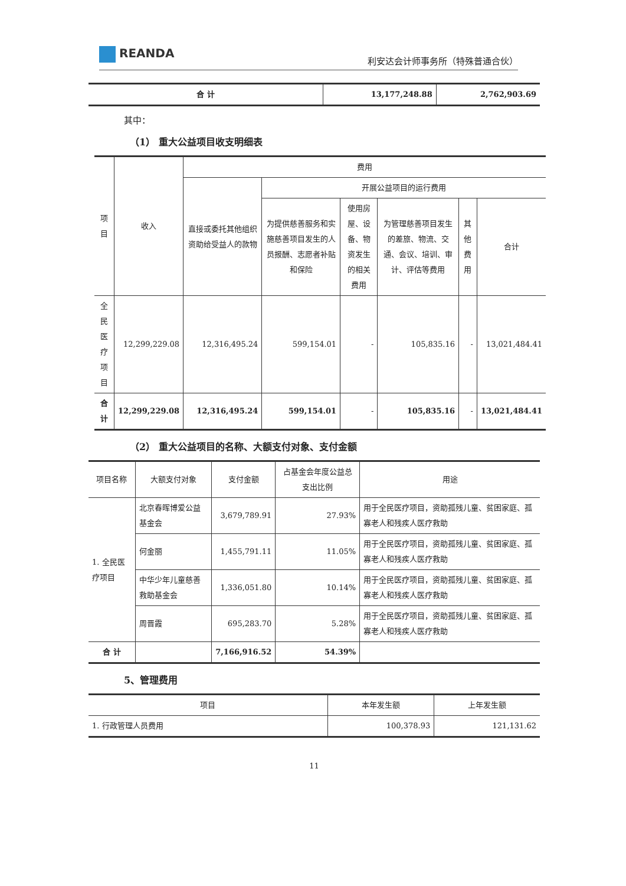REANDA
利安达会计师事务所（特殊普通合伙）
| 合 计 | 13,177,248.88 | 2,762,903.69 |
其中：
（1） 重大公益项目收支明细表
| 项目 | 收入 | 费用 | | | | | |
| --- | --- | --- | --- | --- | --- | --- | --- |
| | | 直接或委托其他组织资助给受益人的款物 | 开展公益项目的运行费用 | | | | |
| | | | 为提供慈善服务和实施慈善项目发生的人员报酬、志愿者补贴和保险 | 使用房屋、设备、物资发生的相关费用 | 为管理慈善项目发生的差旅、物流、交通、会议、培训、审计、评估等费用 | 其他费用 | 合计 |
| 全民医疗项目 | 12,299,229.08 | 12,316,495.24 | 599,154.01 | - | 105,835.16 | - | 13,021,484.41 |
| 合计 | 12,299,229.08 | 12,316,495.24 | 599,154.01 | - | 105,835.16 | - | 13,021,484.41 |
（2） 重大公益项目的名称、大额支付对象、支付金额
| 项目名称 | 大额支付对象 | 支付金额 | 占基金会年度公益总支出比例 | 用途 |
| --- | --- | --- | --- | --- |
| 1. 全民医疗项目 | 北京春晖博爱公益基金会 | 3,679,789.91 | 27.93% | 用于全民医疗项目，资助孤残儿童、贫困家庭、孤寡老人和残疾人医疗救助 |
| | 何金丽 | 1,455,791.11 | 11.05% | 用于全民医疗项目，资助孤残儿童、贫困家庭、孤寡老人和残疾人医疗救助 |
| | 中华少年儿童慈善救助基金会 | 1,336,051.80 | 10.14% | 用于全民医疗项目，资助孤残儿童、贫困家庭、孤寡老人和残疾人医疗救助 |
| | 周晋霞 | 695,283.70 | 5.28% | 用于全民医疗项目，资助孤残儿童、贫困家庭、孤寡老人和残疾人医疗救助 |
| 合 计 | | 7,166,916.52 | 54.39% | |
5、管理费用
| 项目 | 本年发生额 | 上年发生额 |
| --- | --- | --- |
| 1. 行政管理人员费用 | 100,378.93 | 121,131.62 |
11